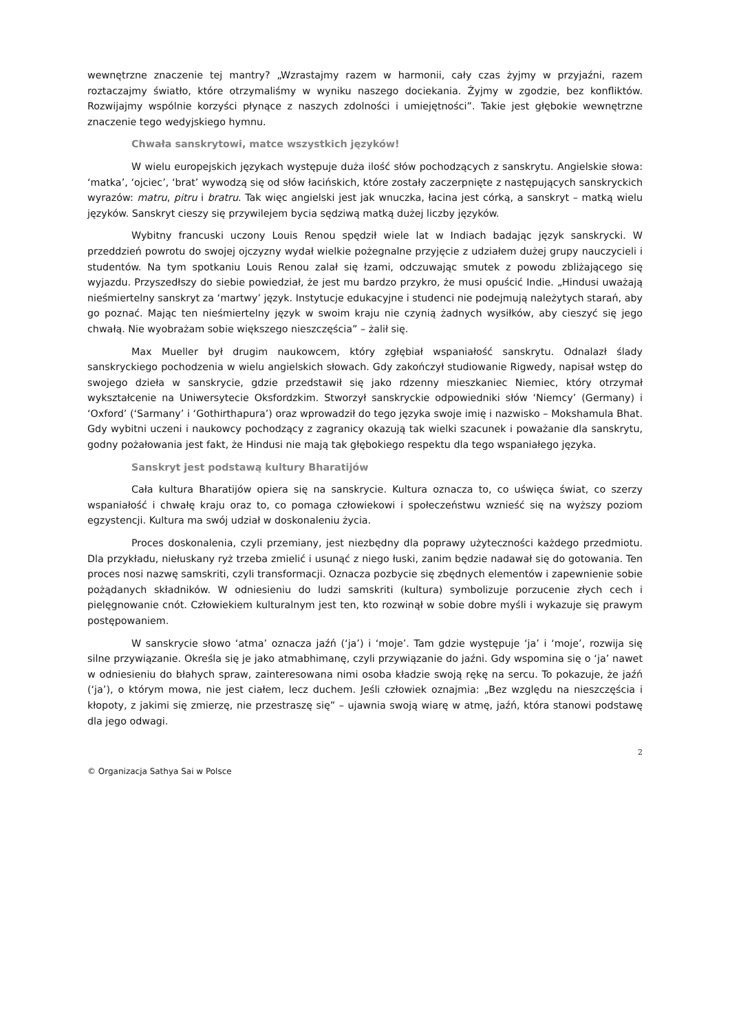wewnętrzne znaczenie tej mantry? „Wzrastajmy razem w harmonii, cały czas żyjmy w przyjaźni, razem roztaczajmy światło, które otrzymaliśmy w wyniku naszego dociekania. Żyjmy w zgodzie, bez konfliktów. Rozwijajmy wspólnie korzyści płynące z naszych zdolności i umiejętności”. Takie jest głębokie wewnętrzne znaczenie tego wedyjskiego hymnu.
Chwała sanskrytowi, matce wszystkich języków!
W wielu europejskich językach występuje duża ilość słów pochodzących z sanskrytu. Angielskie słowa: ‘matka’, ‘ojciec’, ‘brat’ wywodzą się od słów łacińskich, które zostały zaczerpnięte z następujących sanskryckich wyrazów: matru, pitru i bratru. Tak więc angielski jest jak wnuczka, łacina jest córką, a sanskryt – matką wielu języków. Sanskryt cieszy się przywilejem bycia sędziwą matką dużej liczby języków.
Wybitny francuski uczony Louis Renou spędził wiele lat w Indiach badając język sanskrycki. W przeddzień powrotu do swojej ojczyzny wydał wielkie pożegnalne przyjęcie z udziałem dużej grupy nauczycieli i studentów. Na tym spotkaniu Louis Renou zalał się łzami, odczuwając smutek z powodu zbliżającego się wyjazdu. Przyszedłszy do siebie powiedział, że jest mu bardzo przykro, że musi opuścić Indie. „Hindusi uważają nieśmiertelny sanskryt za ‘martwy’ język. Instytucje edukacyjne i studenci nie podejmują należytych starań, aby go poznać. Mając ten nieśmiertelny język w swoim kraju nie czynią żadnych wysiłków, aby cieszyć się jego chwałą. Nie wyobrażam sobie większego nieszczęścia” – żalił się.
Max Mueller był drugim naukowcem, który zgłębiał wspaniałość sanskrytu. Odnalazł ślady sanskryckiego pochodzenia w wielu angielskich słowach. Gdy zakończył studiowanie Rigwedy, napisał wstęp do swojego dzieła w sanskrycie, gdzie przedstawił się jako rdzenny mieszkaniec Niemiec, który otrzymał wykształcenie na Uniwersytecie Oksfordzkim. Stworzył sanskryckie odpowiedniki słów ‘Niemcy’ (Germany) i ‘Oxford’ (‘Sarmany’ i ‘Gothirthapura’) oraz wprowadził do tego języka swoje imię i nazwisko – Mokshamula Bhat. Gdy wybitni uczeni i naukowcy pochodzący z zagranicy okazują tak wielki szacunek i poważanie dla sanskrytu, godny pożałowania jest fakt, że Hindusi nie mają tak głębokiego respektu dla tego wspaniałego języka.
Sanskryt jest podstawą kultury Bharatijów
Cała kultura Bharatijów opiera się na sanskrycie. Kultura oznacza to, co uświęca świat, co szerzy wspaniałość i chwałę kraju oraz to, co pomaga człowiekowi i społeczeństwu wznieść się na wyższy poziom egzystencji. Kultura ma swój udział w doskonaleniu życia.
Proces doskonalenia, czyli przemiany, jest niezbędny dla poprawy użyteczności każdego przedmiotu. Dla przykładu, niełuskany ryż trzeba zmielić i usunąć z niego łuski, zanim będzie nadawał się do gotowania. Ten proces nosi nazwę samskriti, czyli transformacji. Oznacza pozbycie się zbędnych elementów i zapewnienie sobie pożądanych składników. W odniesieniu do ludzi samskriti (kultura) symbolizuje porzucenie złych cech i pielęgnowanie cnót. Człowiekiem kulturalnym jest ten, kto rozwinął w sobie dobre myśli i wykazuje się prawym postępowaniem.
W sanskrycie słowo ‘atma’ oznacza jaźń (‘ja’) i ‘moje’. Tam gdzie występuje ‘ja’ i ‘moje’, rozwija się silne przywiązanie. Określa się je jako atmabhimanę, czyli przywiązanie do jaźni. Gdy wspomina się o ‘ja’ nawet w odniesieniu do błahych spraw, zainteresowana nimi osoba kładzie swoją rękę na sercu. To pokazuje, że jaźń (‘ja’), o którym mowa, nie jest ciałem, lecz duchem. Jeśli człowiek oznajmia: „Bez względu na nieszczęścia i kłopoty, z jakimi się zmierzę, nie przestraszę się” – ujawnia swoją wiarę w atmę, jaźń, która stanowi podstawę dla jego odwagi.
2
© Organizacja Sathya Sai w Polsce